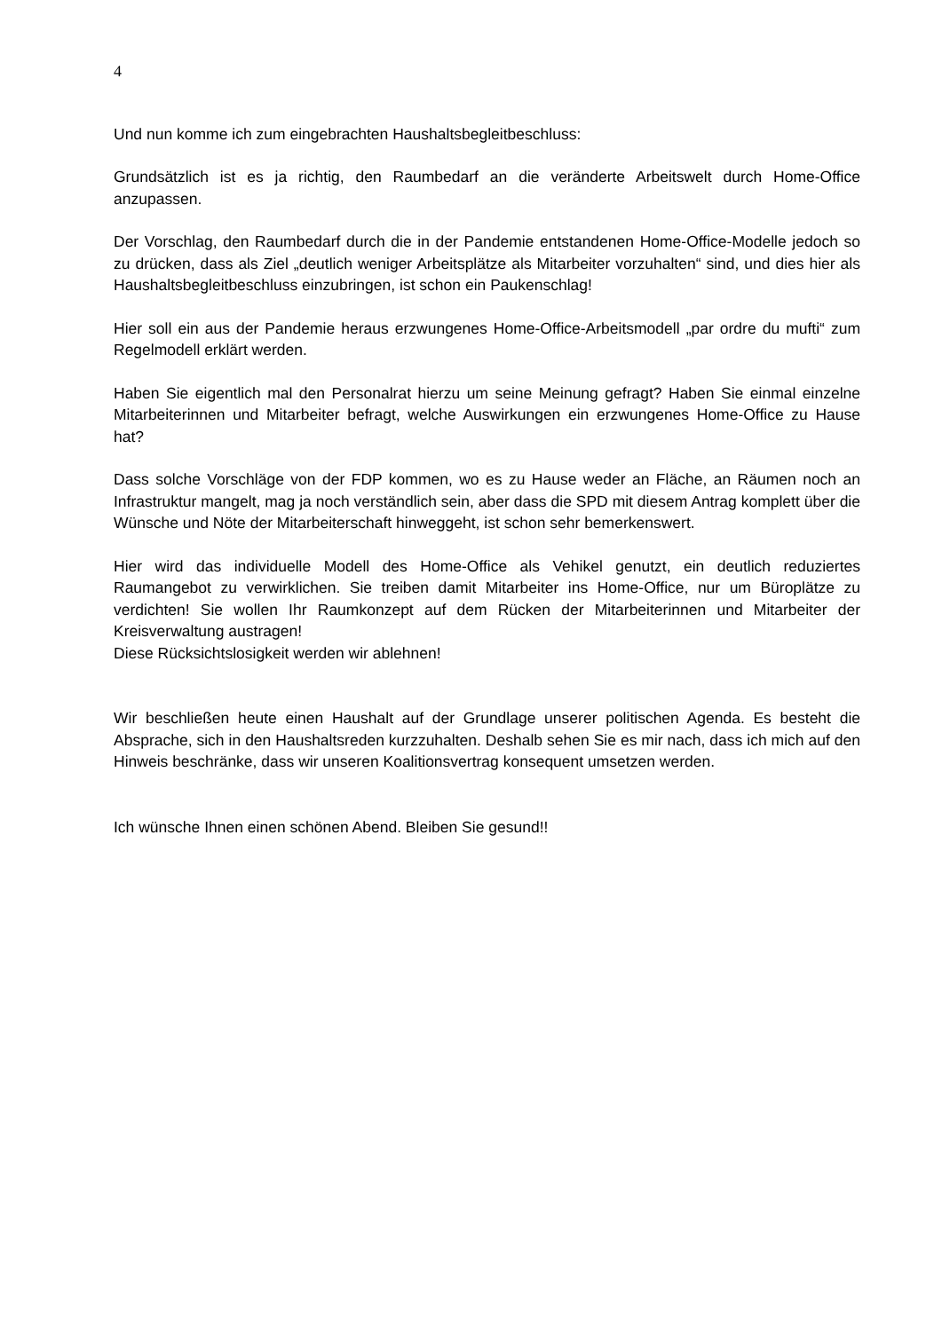4
Und nun komme ich zum eingebrachten Haushaltsbegleitbeschluss:
Grundsätzlich ist es ja richtig, den Raumbedarf an die veränderte Arbeitswelt durch Home-Office anzupassen.
Der Vorschlag, den Raumbedarf durch die in der Pandemie entstandenen Home-Office-Modelle jedoch so zu drücken, dass als Ziel „deutlich weniger Arbeitsplätze als Mitarbeiter vorzuhalten“ sind, und dies hier als Haushaltsbegleitbeschluss einzubringen, ist schon ein Paukenschlag!
Hier soll ein aus der Pandemie heraus erzwungenes Home-Office-Arbeitsmodell „par ordre du mufti“ zum Regelmodell erklärt werden.
Haben Sie eigentlich mal den Personalrat hierzu um seine Meinung gefragt? Haben Sie einmal einzelne Mitarbeiterinnen und Mitarbeiter befragt, welche Auswirkungen ein erzwungenes Home-Office zu Hause hat?
Dass solche Vorschläge von der FDP kommen, wo es zu Hause weder an Fläche, an Räumen noch an Infrastruktur mangelt, mag ja noch verständlich sein, aber dass die SPD mit diesem Antrag komplett über die Wünsche und Nöte der Mitarbeiterschaft hinweggeht, ist schon sehr bemerkenswert.
Hier wird das individuelle Modell des Home-Office als Vehikel genutzt, ein deutlich reduziertes Raumangebot zu verwirklichen. Sie treiben damit Mitarbeiter ins Home-Office, nur um Büroplätze zu verdichten! Sie wollen Ihr Raumkonzept auf dem Rücken der Mitarbeiterinnen und Mitarbeiter der Kreisverwaltung austragen!
Diese Rücksichtslosigkeit werden wir ablehnen!
Wir beschließen heute einen Haushalt auf der Grundlage unserer politischen Agenda. Es besteht die Absprache, sich in den Haushaltsreden kurzzuhalten. Deshalb sehen Sie es mir nach, dass ich mich auf den Hinweis beschränke, dass wir unseren Koalitionsvertrag konsequent umsetzen werden.
Ich wünsche Ihnen einen schönen Abend. Bleiben Sie gesund!!